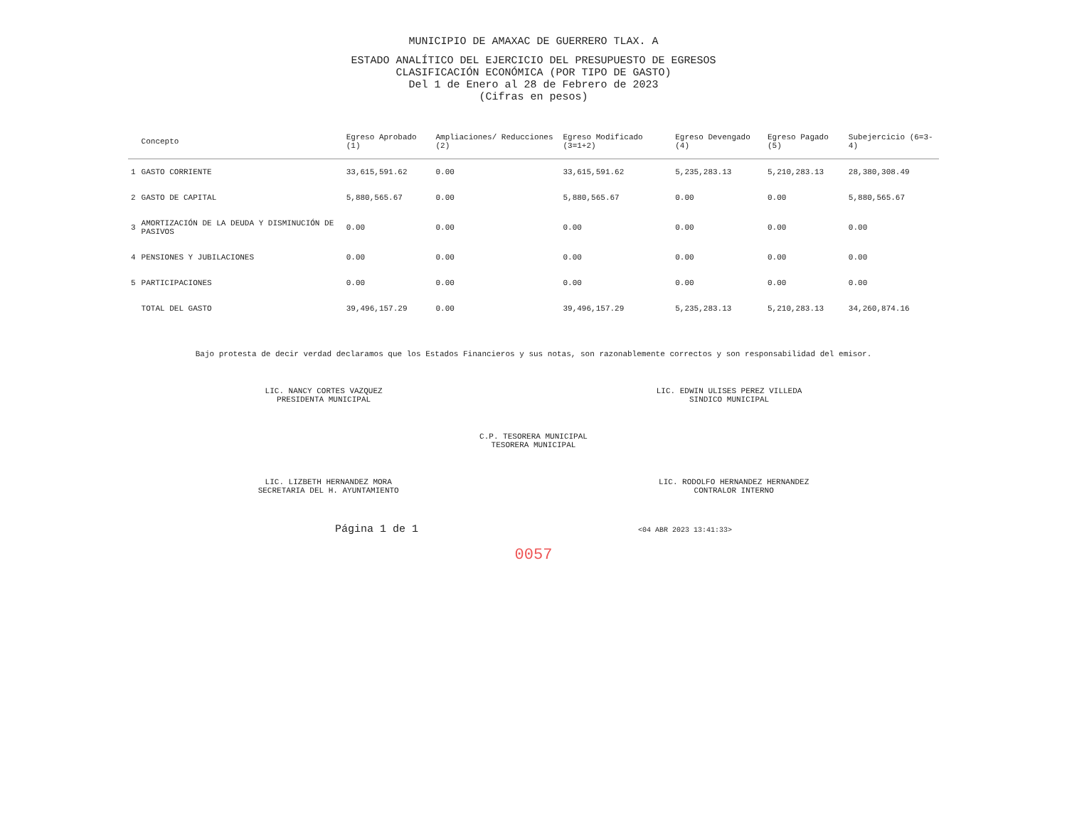MUNICIPIO DE AMAXAC DE GUERRERO TLAX. A
ESTADO ANALÍTICO DEL EJERCICIO DEL PRESUPUESTO DE EGRESOS
CLASIFICACIÓN ECONÓMICA (POR TIPO DE GASTO)
Del 1 de Enero al 28 de Febrero de 2023
(Cifras en pesos)
| | Concepto | Egreso Aprobado (1) | Ampliaciones/ Reducciones (2) | Egreso Modificado (3=1+2) | Egreso Devengado (4) | Egreso Pagado (5) | Subejercicio (6=3-4) |
| --- | --- | --- | --- | --- | --- | --- | --- |
| 1 | GASTO CORRIENTE | 33,615,591.62 | 0.00 | 33,615,591.62 | 5,235,283.13 | 5,210,283.13 | 28,380,308.49 |
| 2 | GASTO DE CAPITAL | 5,880,565.67 | 0.00 | 5,880,565.67 | 0.00 | 0.00 | 5,880,565.67 |
| 3 | AMORTIZACIÓN DE LA DEUDA Y DISMINUCIÓN DE PASIVOS | 0.00 | 0.00 | 0.00 | 0.00 | 0.00 | 0.00 |
| 4 | PENSIONES Y JUBILACIONES | 0.00 | 0.00 | 0.00 | 0.00 | 0.00 | 0.00 |
| 5 | PARTICIPACIONES | 0.00 | 0.00 | 0.00 | 0.00 | 0.00 | 0.00 |
| | TOTAL DEL GASTO | 39,496,157.29 | 0.00 | 39,496,157.29 | 5,235,283.13 | 5,210,283.13 | 34,260,874.16 |
Bajo protesta de decir verdad declaramos que los Estados Financieros y sus notas, son razonablemente correctos y son responsabilidad del emisor.
LIC. NANCY CORTES VAZQUEZ
PRESIDENTA MUNICIPAL
LIC. EDWIN ULISES PEREZ VILLEDA
SINDICO MUNICIPAL
C.P. TESORERA MUNICIPAL
TESORERA MUNICIPAL
LIC. LIZBETH HERNANDEZ MORA
SECRETARIA DEL H. AYUNTAMIENTO
LIC. RODOLFO HERNANDEZ HERNANDEZ
CONTRALOR INTERNO
Página 1 de 1 <04 ABR 2023 13:41:33>
0057